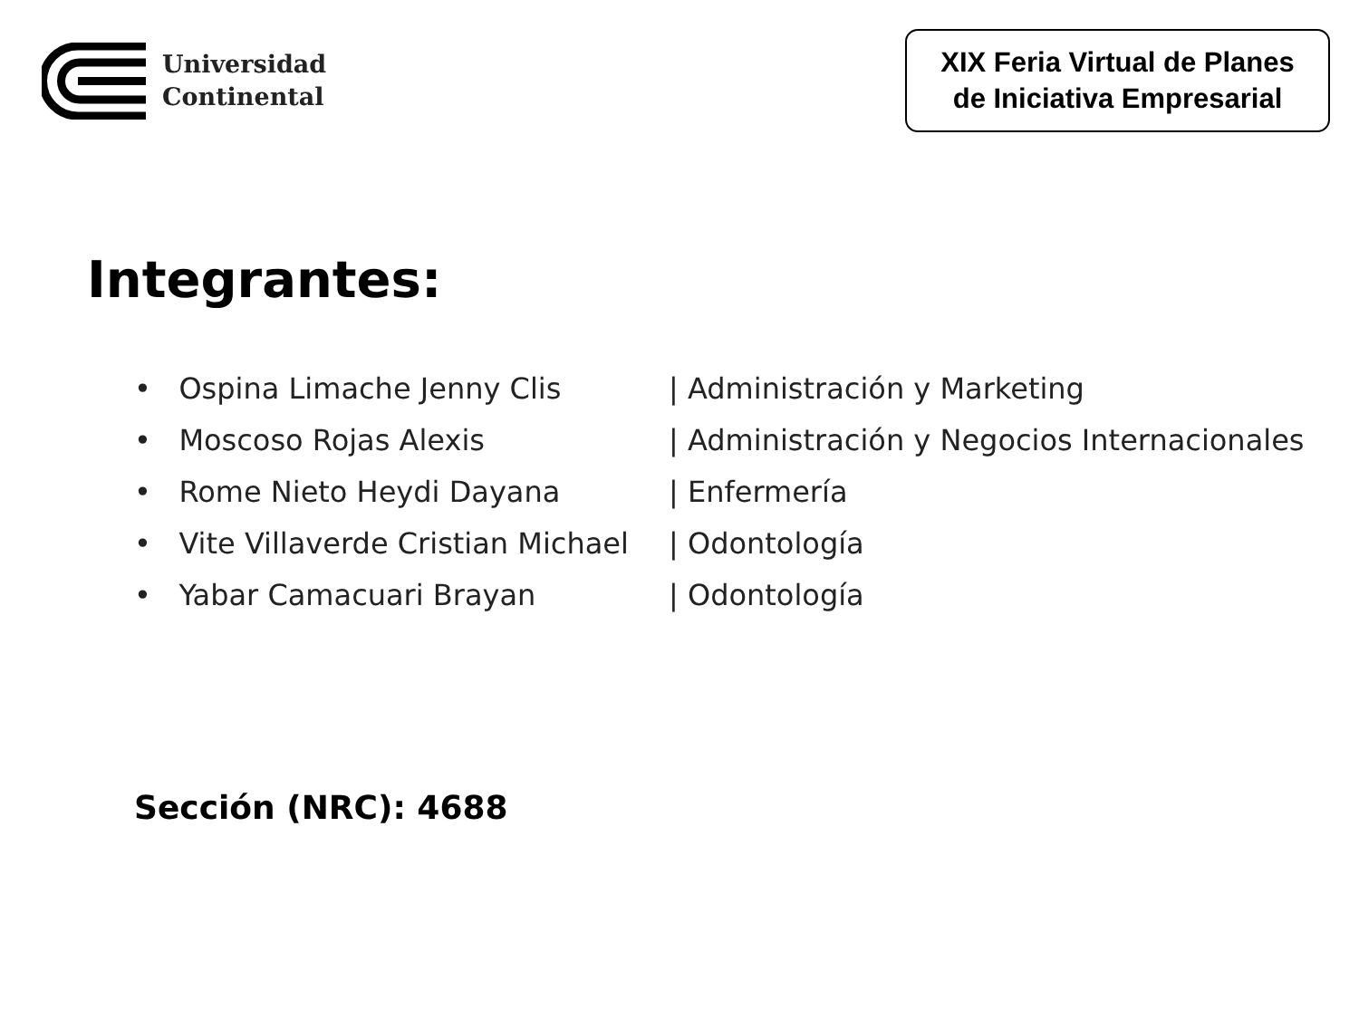Universidad
Continental
XIX Feria Virtual de Planes
de Iniciativa Empresarial
Integrantes:
• Ospina Limache Jenny Clis | Administración y Marketing
• Moscoso Rojas Alexis | Administración y Negocios Internacionales
• Rome Nieto Heydi Dayana | Enfermería
• Vite Villaverde Cristian Michael | Odontología
• Yabar Camacuari Brayan | Odontología
Sección (NRC): 4688